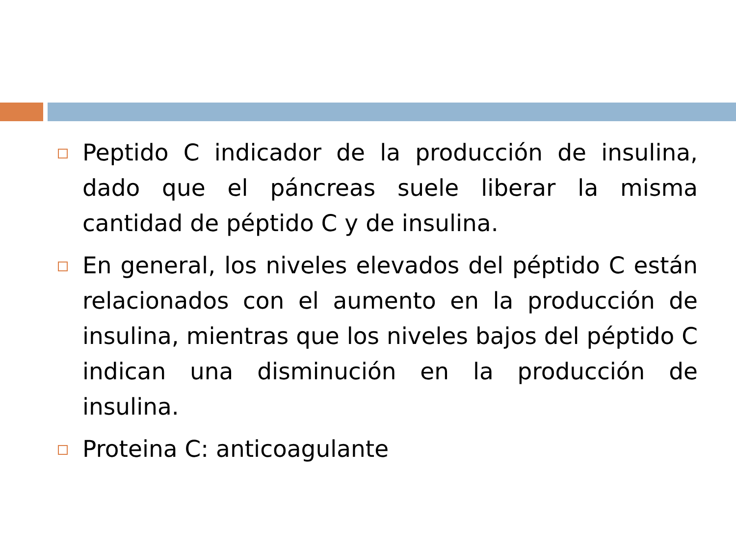Peptido C indicador de la producción de insulina, dado que el páncreas suele liberar la misma cantidad de péptido C y de insulina.
En general, los niveles elevados del péptido C están relacionados con el aumento en la producción de insulina, mientras que los niveles bajos del péptido C indican una disminución en la producción de insulina.
Proteina C: anticoagulante